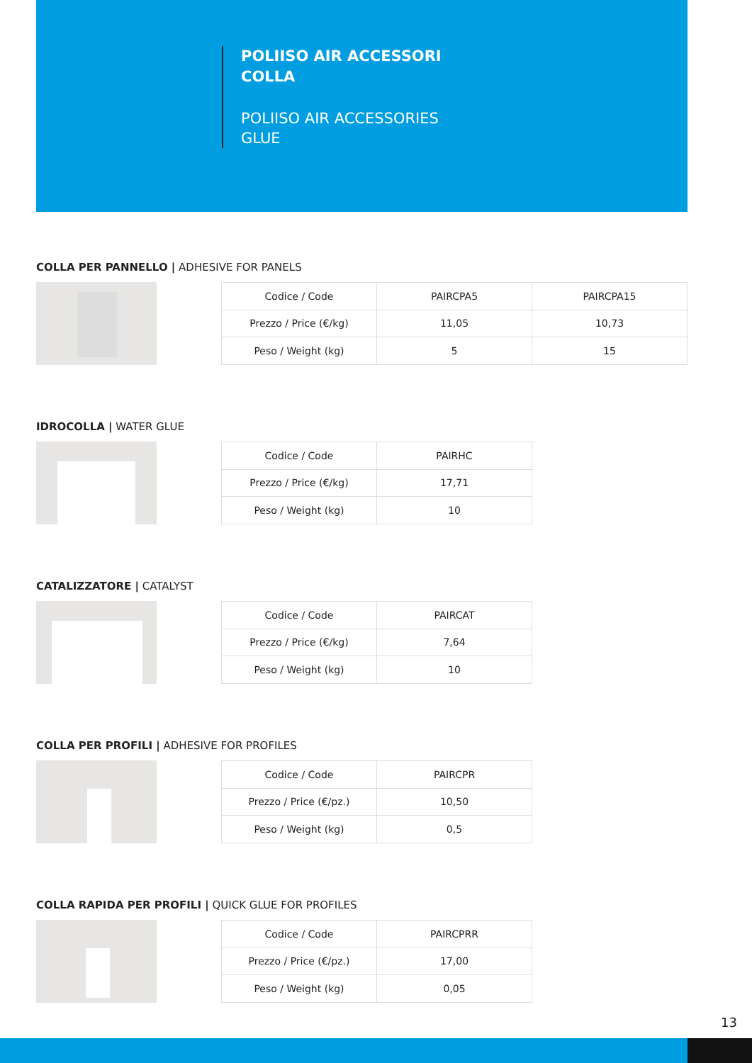POLIISO AIR ACCESSORI
COLLA
POLIISO AIR ACCESSORIES
GLUE
COLLA PER PANNELLO | ADHESIVE FOR PANELS
| Codice / Code | PAIRCPA5 | PAIRCPA15 |
| Prezzo / Price (€/kg) | 11,05 | 10,73 |
| Peso / Weight (kg) | 5 | 15 |
IDROCOLLA | WATER GLUE
| Codice / Code | PAIRHC |
| Prezzo / Price (€/kg) | 17,71 |
| Peso / Weight (kg) | 10 |
CATALIZZATORE | CATALYST
| Codice / Code | PAIRCAT |
| Prezzo / Price (€/kg) | 7,64 |
| Peso / Weight (kg) | 10 |
COLLA PER PROFILI | ADHESIVE FOR PROFILES
| Codice / Code | PAIRCPR |
| Prezzo / Price (€/pz.) | 10,50 |
| Peso / Weight (kg) | 0,5 |
COLLA RAPIDA PER PROFILI | QUICK GLUE FOR PROFILES
| Codice / Code | PAIRCPRR |
| Prezzo / Price (€/pz.) | 17,00 |
| Peso / Weight (kg) | 0,05 |
13